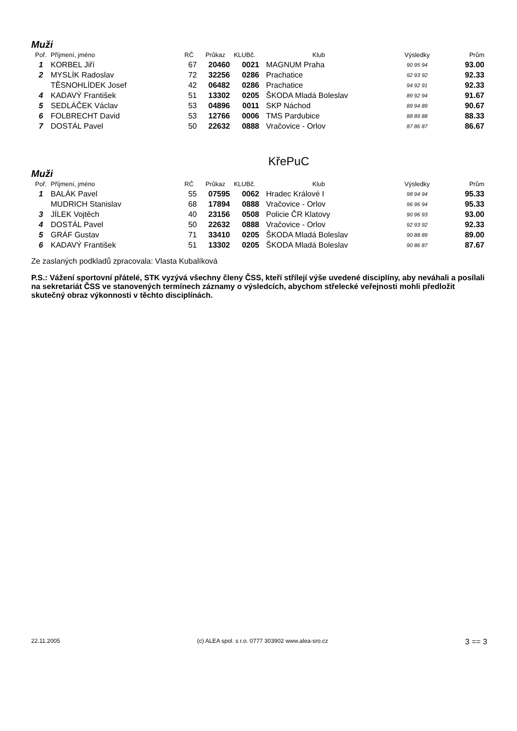Muži
| Poř. | Příjmení, jméno | RČ | Průkaz | KLUBč. | Klub | Výsledky | Prům |
| --- | --- | --- | --- | --- | --- | --- | --- |
| 1 | KORBEL Jiří | 67 | 20460 | 0021 | MAGNUM Praha | 90 95 94 | 93.00 |
| 2 | MYSLÍK Radoslav | 72 | 32256 | 0286 | Prachatice | 92 93 92 | 92.33 |
| | TĚSNOHLÍDEK Josef | 42 | 06482 | 0286 | Prachatice | 94 92 91 | 92.33 |
| 4 | KADAVÝ František | 51 | 13302 | 0205 | ŠKODA Mladá Boleslav | 89 92 94 | 91.67 |
| 5 | SEDLÁČEK Václav | 53 | 04896 | 0011 | SKP Náchod | 89 94 89 | 90.67 |
| 6 | FOLBRECHT David | 53 | 12766 | 0006 | TMS Pardubice | 88 89 88 | 88.33 |
| 7 | DOSTÁL Pavel | 50 | 22632 | 0888 | Vračovice - Orlov | 87 86 87 | 86.67 |
KřePuC
Muži
| Poř. | Příjmení, jméno | RČ | Průkaz | KLUBč. | Klub | Výsledky | Prům |
| --- | --- | --- | --- | --- | --- | --- | --- |
| 1 | BALÁK Pavel | 55 | 07595 | 0062 | Hradec Králové I | 98 94 94 | 95.33 |
| | MUDRICH Stanislav | 68 | 17894 | 0888 | Vračovice - Orlov | 96 96 94 | 95.33 |
| 3 | JÍLEK Vojtěch | 40 | 23156 | 0508 | Policie ČR Klatovy | 90 96 93 | 93.00 |
| 4 | DOSTÁL Pavel | 50 | 22632 | 0888 | Vračovice - Orlov | 92 93 92 | 92.33 |
| 5 | GRÁF Gustav | 71 | 33410 | 0205 | ŠKODA Mladá Boleslav | 90 88 89 | 89.00 |
| 6 | KADAVÝ František | 51 | 13302 | 0205 | ŠKODA Mladá Boleslav | 90 86 87 | 87.67 |
Ze zaslaných podkladů zpracovala: Vlasta Kubalíková
P.S.: Vážení sportovní přátelé, STK vyzývá všechny členy ČSS, kteří střílejí výše uvedené disciplíny, aby neváhali a posílali na sekretariát ČSS ve stanovených termínech záznamy o výsledcích, abychom střelecké veřejnosti mohli předložit skutečný obraz výkonnosti v těchto disciplínách.
22.11.2005 (c) ALEA spol. s r.o. 0777 303902 www.alea-sro.cz 3 == 3